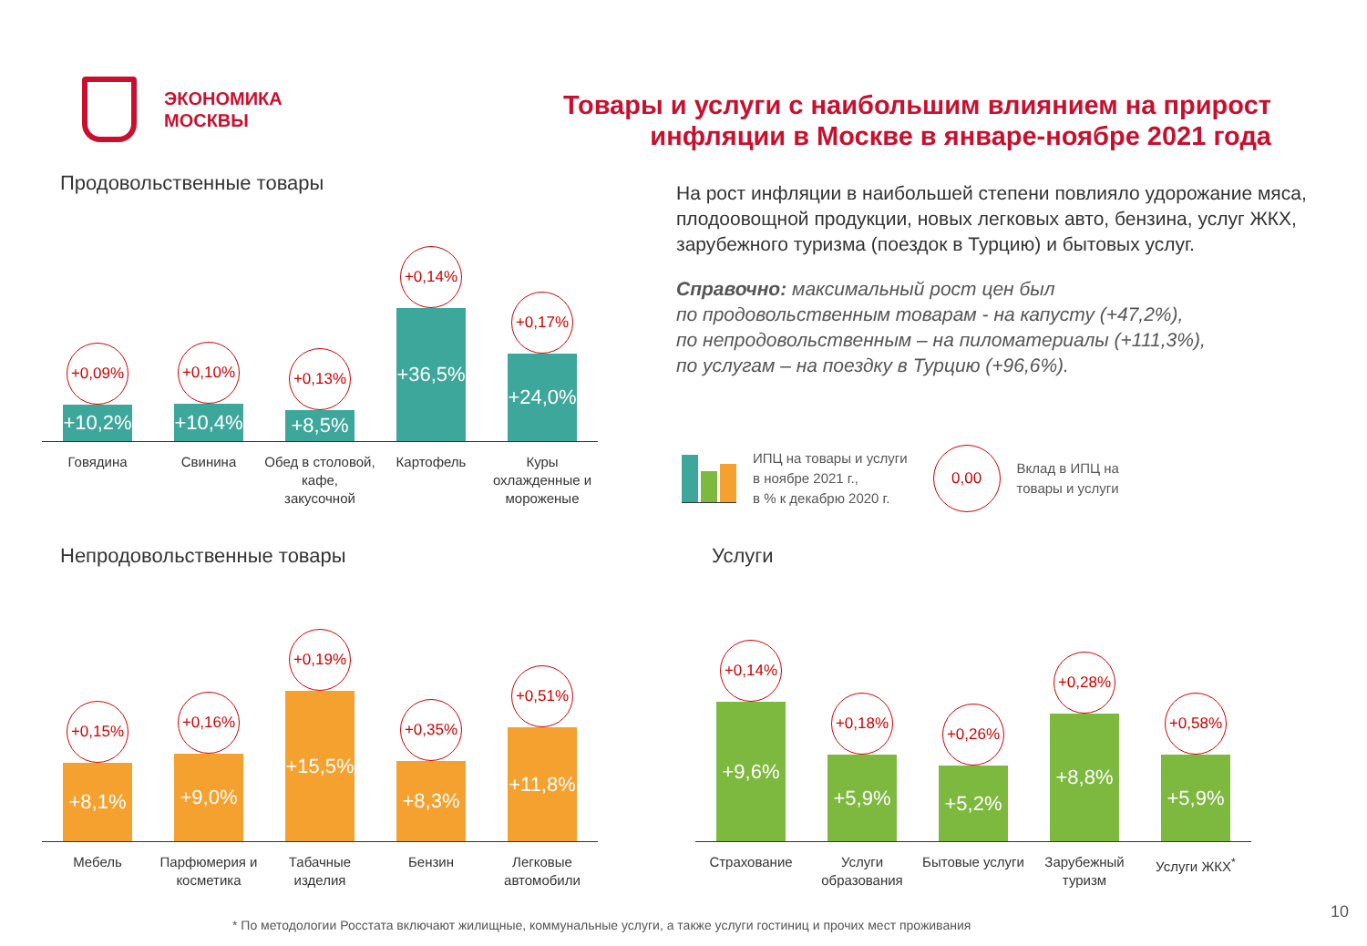ЭКОНОМИКА
МОСКВЫ
Товары и услуги с наибольшим влиянием на прирост
инфляции в Москве в январе-ноябре 2021 года
Продовольственные товары
+0,09%
+10,2%
+0,10%
+10,4%
+0,13%
+8,5%
+0,14%
+36,5%
+0,17%
+24,0%
Говядина Свинина Обед в столовой, кафе, закусочной
Картофель Куры охлажденные и мороженые
На рост инфляции в наибольшей степени повлияло удорожание мяса, плодоовощной продукции, новых легковых авто, бензина, услуг ЖКХ, зарубежного туризма (поездок в Турцию) и бытовых услуг.
Справочно: максимальный рост цен был
по продовольственным товарам - на капусту (+47,2%),
по непродовольственным – на пиломатериалы (+111,3%),
по услугам – на поездку в Турцию (+96,6%).
ИПЦ на товары и услуги
в ноябре 2021 г.,
в % к декабрю 2020 г.
0,00
Вклад в ИПЦ на
товары и услуги
Непродовольственные товары
+0,15%
+8,1%
+0,16%
+9,0%
+0,19%
+15,5%
+0,35%
+8,3%
+0,51%
+11,8%
Мебель Парфюмерия и косметика
Табачные изделия
Бензин Легковые автомобили
Услуги
+0,14%
+9,6%
+0,18%
+5,9%
+0,26%
+5,2%
+0,28%
+8,8%
+0,58%
+5,9%
Страхование Услуги образования
Бытовые услуги
Зарубежный туризм
Услуги ЖКХ<sup>*</sup>
* По методологии Росстата включают жилищные, коммунальные услуги, а также услуги гостиниц и прочих мест проживания
10